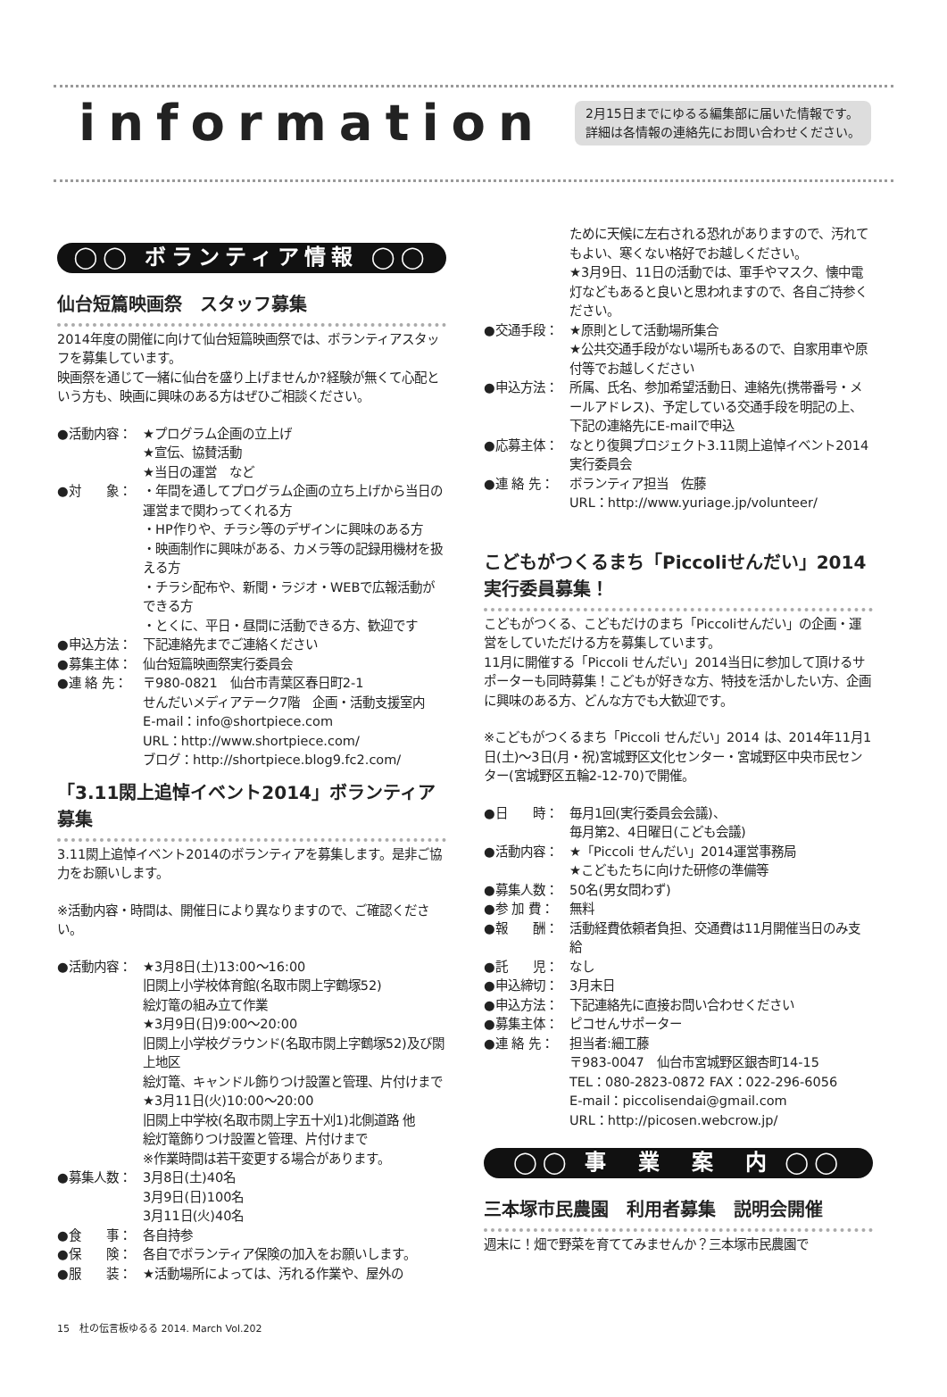information
2月15日までにゆるる編集部に届いた情報です。
詳細は各情報の連絡先にお問い合わせください。
◯◯ ボランティア情報 ◯◯
仙台短篇映画祭　スタッフ募集
2014年度の開催に向けて仙台短篇映画祭では、ボランティアスタッフを募集しています。
映画祭を通じて一緒に仙台を盛り上げませんか?経験が無くて心配という方も、映画に興味のある方はぜひご相談ください。
●活動内容： ★プログラム企画の立上げ
★宣伝、協賛活動
★当日の運営　など
●対　　象： ・年間を通してプログラム企画の立ち上げから当日の運営まで関わってくれる方
・HP作りや、チラシ等のデザインに興味のある方
・映画制作に興味がある、カメラ等の記録用機材を扱える方
・チラシ配布や、新聞・ラジオ・WEBで広報活動ができる方
・とくに、平日・昼間に活動できる方、歓迎です
●申込方法： 下記連絡先までご連絡ください
●募集主体： 仙台短篇映画祭実行委員会
●連 絡 先： 〒980-0821　仙台市青葉区春日町2-1
せんだいメディアテーク7階　企画・活動支援室内
E-mail：info@shortpiece.com
URL：http://www.shortpiece.com/
ブログ：http://shortpiece.blog9.fc2.com/
「3.11閖上追悼イベント2014」ボランティア募集
3.11閖上追悼イベント2014のボランティアを募集します。是非ご協力をお願いします。
※活動内容・時間は、開催日により異なりますので、ご確認ください。
●活動内容： ★3月8日(土)13:00～16:00
旧閖上小学校体育館(名取市閖上字鶴塚52)
絵灯篭の組み立て作業
★3月9日(日)9:00～20:00
旧閖上小学校グラウンド(名取市閖上字鶴塚52)及び閖上地区
絵灯篭、キャンドル飾りつけ設置と管理、片付けまで
★3月11日(火)10:00～20:00
旧閖上中学校(名取市閖上字五十刈1)北側道路 他
絵灯篭飾りつけ設置と管理、片付けまで
※作業時間は若干変更する場合があります。
●募集人数： 3月8日(土)40名
3月9日(日)100名
3月11日(火)40名
●食　　事： 各自持参
●保　　険： 各自でボランティア保険の加入をお願いします。
●服　　装： ★活動場所によっては、汚れる作業や、屋外の
ために天候に左右される恐れがありますので、汚れてもよい、寒くない格好でお越しください。
★3月9日、11日の活動では、軍手やマスク、懐中電灯などもあると良いと思われますので、各自ご持参ください。
●交通手段： ★原則として活動場所集合
★公共交通手段がない場所もあるので、自家用車や原付等でお越しください
●申込方法： 所属、氏名、参加希望活動日、連絡先(携帯番号・メールアドレス)、予定している交通手段を明記の上、下記の連絡先にE-mailで申込
●応募主体： なとり復興プロジェクト3.11閖上追悼イベント2014実行委員会
●連 絡 先： ボランティア担当　佐藤
URL：http://www.yuriage.jp/volunteer/
こどもがつくるまち「Piccoliせんだい」2014
実行委員募集！
こどもがつくる、こどもだけのまち「Piccoliせんだい」の企画・運営をしていただける方を募集しています。
11月に開催する「Piccoli せんだい」2014当日に参加して頂けるサポーターも同時募集！こどもが好きな方、特技を活かしたい方、企画に興味のある方、どんな方でも大歓迎です。
※こどもがつくるまち「Piccoli せんだい」2014 は、2014年11月1日(土)～3日(月・祝)宮城野区文化センター・宮城野区中央市民センター(宮城野区五輪2-12-70)で開催。
●日　　時： 毎月1回(実行委員会会議)、
毎月第2、4日曜日(こども会議)
●活動内容： ★「Piccoli せんだい」2014運営事務局
★こどもたちに向けた研修の準備等
●募集人数： 50名(男女問わず)
●参 加 費： 無料
●報　　酬： 活動経費依頼者負担、交通費は11月開催当日のみ支給
●託　　児： なし
●申込締切： 3月末日
●申込方法： 下記連絡先に直接お問い合わせください
●募集主体： ピコせんサポーター
●連 絡 先： 担当者:細工藤
〒983-0047　仙台市宮城野区銀杏町14-15
TEL：080-2823-0872 FAX：022-296-6056
E-mail：piccolisendai@gmail.com
URL：http://picosen.webcrow.jp/
◯◯ 事　業　案　内 ◯◯
三本塚市民農園　利用者募集　説明会開催
週末に！畑で野菜を育ててみませんか？三本塚市民農園で
15　杜の伝言板ゆるる 2014. March Vol.202